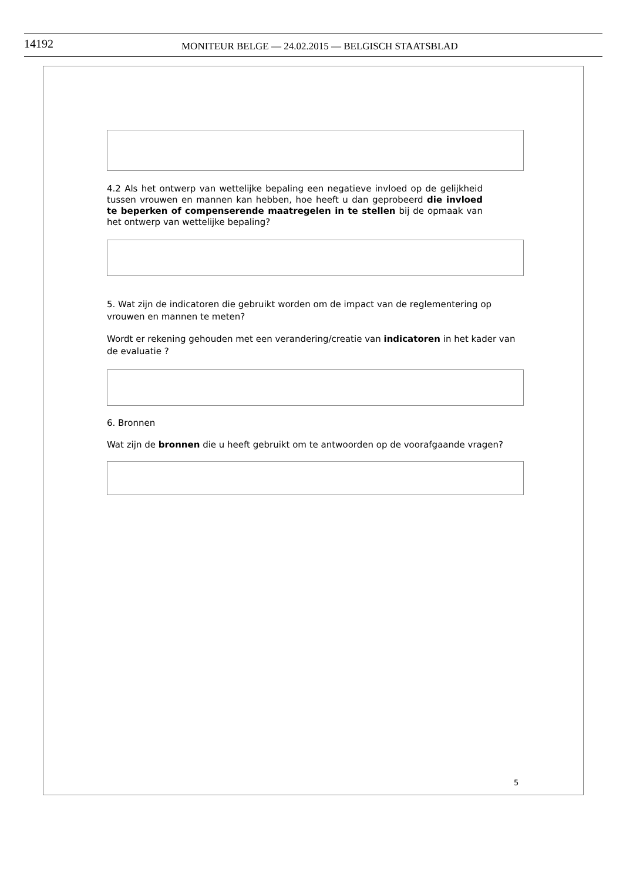14192 MONITEUR BELGE — 24.02.2015 — BELGISCH STAATSBLAD
4.2 Als het ontwerp van wettelijke bepaling een negatieve invloed op de gelijkheid tussen vrouwen en mannen kan hebben, hoe heeft u dan geprobeerd die invloed te beperken of compenserende maatregelen in te stellen bij de opmaak van het ontwerp van wettelijke bepaling?
5. Wat zijn de indicatoren die gebruikt worden om de impact van de reglementering op vrouwen en mannen te meten?
Wordt er rekening gehouden met een verandering/creatie van indicatoren in het kader van de evaluatie ?
6. Bronnen
Wat zijn de bronnen die u heeft gebruikt om te antwoorden op de voorafgaande vragen?
5